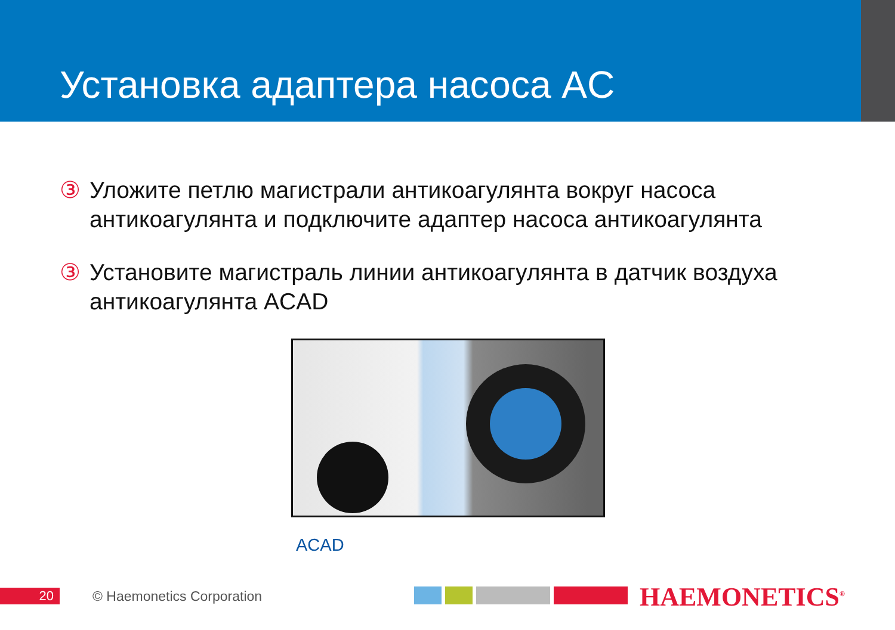Установка адаптера насоса AC
③ Уложите петлю магистрали антикоагулянта вокруг насоса антикоагулянта и подключите адаптер насоса антикоагулянта
③ Установите магистраль линии антикоагулянта в датчик воздуха антикоагулянта ACAD
ACAD
20 © Haemonetics Corporation HAEMONETICS<sup>®</sup>